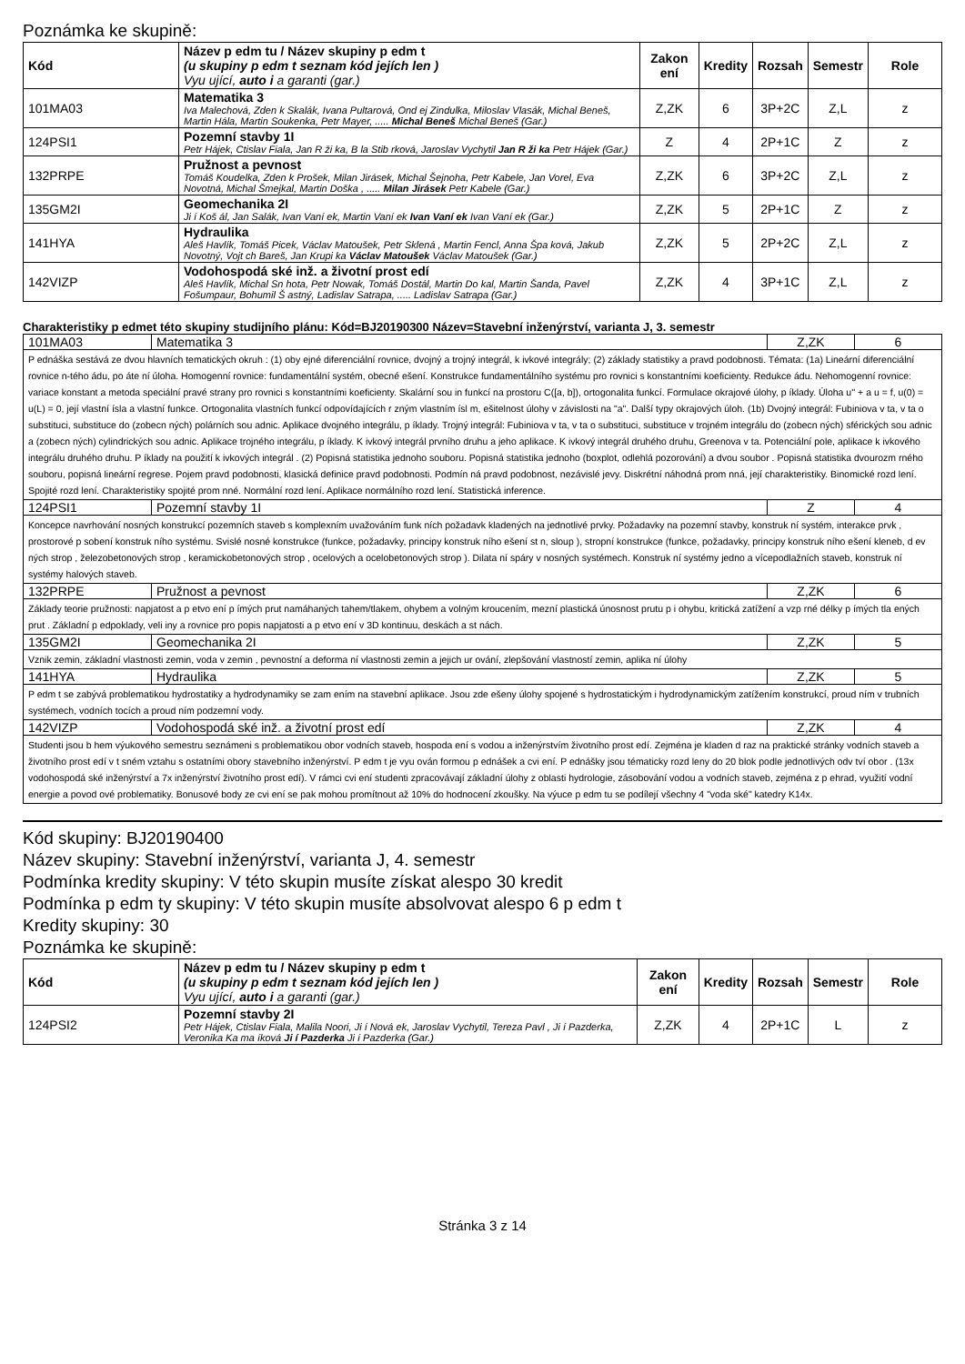Poznámka ke skupině:
| Kód | Název p edm tu / Název skupiny p edm t (u skupiny p edm t seznam kód jejích len ) Vyu ující, auto i a garanti (gar.) | Zakon ení | Kredity | Rozsah | Semestr | Role |
| --- | --- | --- | --- | --- | --- | --- |
| 101MA03 | Matematika 3 Iva Malechová, Zden k Skalák, Ivana Pultarová, Ond ej Zindulka, Miloslav Vlasák, Michal Beneš, Martin Hála, Martin Soukenka, Petr Mayer, ..... Michal Beneš Michal Beneš (Gar.) | Z,ZK | 6 | 3P+2C | Z,L | z |
| 124PSI1 | Pozemní stavby 1I Petr Hájek, Ctislav Fiala, Jan R ži ka, B la Stib rková, Jaroslav Vychytil Jan R ži ka Petr Hájek (Gar.) | Z | 4 | 2P+1C | Z | z |
| 132PRPE | Pružnost a pevnost Tomáš Koudelka, Zden k Prošek, Milan Jirásek, Michal Šejnoha, Petr Kabele, Jan Vorel, Eva Novotná, Michal Šmejkal, Martin Doška , ..... Milan Jirásek Petr Kabele (Gar.) | Z,ZK | 6 | 3P+2C | Z,L | z |
| 135GM2I | Geomechanika 2I Ji í Koš ál, Jan Salák, Ivan Vaní ek, Martin Vaní ek Ivan Vaní ek Ivan Vaní ek (Gar.) | Z,ZK | 5 | 2P+1C | Z | z |
| 141HYA | Hydraulika Aleš Havlík, Tomáš Picek, Václav Matoušek, Petr Sklená , Martin Fencl, Anna Špa ková, Jakub Novotný, Vojt ch Bareš, Jan Krupi ka Václav Matoušek Václav Matoušek (Gar.) | Z,ZK | 5 | 2P+2C | Z,L | z |
| 142VIZP | Vodohospodá ské inž. a životní prost edí Aleš Havlík, Michal Sn hota, Petr Nowak, Tomáš Dostál, Martin Do kal, Martin Šanda, Pavel Fošumpaur, Bohumil Š astný, Ladislav Satrapa, ..... Ladislav Satrapa (Gar.) | Z,ZK | 4 | 3P+1C | Z,L | z |
Charakteristiky p edmet této skupiny studijního plánu: Kód=BJ20190300 Název=Stavební inženýrství, varianta J, 3. semestr
| 101MA03 | Matematika 3 | Z,ZK | 6 |
| P ednáška sestává ze dvou hlavních tematických okruh : (1) oby ejné diferenciální rovnice, dvojný a trojný integrál, k ivkové integrály; (2) základy statistiky a pravd podobnosti. Témata: (1a) Lineární diferenciální rovnice n-tého ádu, po áte ní úloha. Homogenní rovnice: fundamentální systém, obecné ešení. Konstrukce fundamentálního systému pro rovnici s konstantními koeficienty. Redukce ádu. Nehomogenní rovnice: variace konstant a metoda speciální pravé strany pro rovnici s konstantními koeficienty. Skalární sou in funkcí na prostoru C([a, b]), ortogonalita funkcí. Formulace okrajové úlohy, p íklady. Úloha u'' + a u = f, u(0) = u(L) = 0, její vlastní ísla a vlastní funkce. Ortogonalita vlastních funkcí odpovídajících r zným vlastním ísl m, ešitelnost úlohy v závislosti na "a". Další typy okrajových úloh. (1b) Dvojný integrál: Fubiniova v ta, v ta o substituci, substituce do (zobecn ných) polárních sou adnic. Aplikace dvojného integrálu, p íklady. Trojný integrál: Fubiniova v ta, v ta o substituci, substituce v trojném integrálu do (zobecn ných) sférických sou adnic a (zobecn ných) cylindrických sou adnic. Aplikace trojného integrálu, p íklady. K ivkový integrál prvního druhu a jeho aplikace. K ivkový integrál druhého druhu, Greenova v ta. Potenciální pole, aplikace k ivkového integrálu druhého druhu. P íklady na použití k ivkových integrál . (2) Popisná statistika jednoho souboru. Popisná statistika jednoho (boxplot, odlehlá pozorování) a dvou soubor . Popisná statistika dvourozm rného souboru, popisná lineární regrese. Pojem pravd podobnosti, klasická definice pravd podobnosti. Podmín ná pravd podobnost, nezávislé jevy. Diskrétní náhodná prom nná, její charakteristiky. Binomické rozd lení. Spojité rozd lení. Charakteristiky spojité prom nné. Normální rozd lení. Aplikace normálního rozd lení. Statistická inference. | | | |
| 124PSI1 | Pozemní stavby 1I | Z | 4 |
| Koncepce navrhování nosných konstrukcí pozemních staveb s komplexním uvažováním funk ních požadavk kladených na jednotlivé prvky. Požadavky na pozemní stavby, konstruk ní systém, interakce prvk , prostorové p sobení konstruk ního systému. Svislé nosné konstrukce (funkce, požadavky, principy konstruk ního ešení st n, sloup ), stropní konstrukce (funkce, požadavky, principy konstruk ního ešení kleneb, d ev ných strop , železobetonových strop , keramickobetonových strop , ocelových a ocelobetonových strop ). Dilata ní spáry v nosných systémech. Konstruk ní systémy jedno a vícepodlažních staveb, konstruk ní systémy halových staveb. | | | |
| 132PRPE | Pružnost a pevnost | Z,ZK | 6 |
| Základy teorie pružnosti: napjatost a p etvo ení p ímých prut namáhaných tahem/tlakem, ohybem a volným kroucením, mezní plastická únosnost prutu p i ohybu, kritická zatížení a vzp rné délky p ímých tla ených prut . Základní p edpoklady, veli iny a rovnice pro popis napjatosti a p etvo ení v 3D kontinuu, deskách a st nách. | | | |
| 135GM2I | Geomechanika 2I | Z,ZK | 5 |
| Vznik zemin, základní vlastnosti zemin, voda v zemin , pevnostní a deforma ní vlastnosti zemin a jejich ur ování, zlepšování vlastností zemin, aplika ní úlohy | | | |
| 141HYA | Hydraulika | Z,ZK | 5 |
| P edm t se zabývá problematikou hydrostatiky a hydrodynamiky se zam ením na stavební aplikace. Jsou zde ešeny úlohy spojené s hydrostatickým i hydrodynamickým zatížením konstrukcí, proud ním v trubních systémech, vodních tocích a proud ním podzemní vody. | | | |
| 142VIZP | Vodohospodá ské inž. a životní prost edí | Z,ZK | 4 |
| Studenti jsou b hem výukového semestru seznámeni s problematikou obor vodních staveb, hospoda ení s vodou a inženýrstvím životního prost edí. Zejména je kladen d raz na praktické stránky vodních staveb a životního prost edí v t sném vztahu s ostatními obory stavebního inženýrství. P edm t je vyu ován formou p ednášek a cvi ení. P ednášky jsou tématicky rozd leny do 20 blok podle jednotlivých odv tví obor . (13x vodohospodá ské inženýrství a 7x inženýrství životního prost edí). V rámci cvi ení studenti zpracovávají základní úlohy z oblasti hydrologie, zásobování vodou a vodních staveb, zejména z p ehrad, využití vodní energie a povod ové problematiky. Bonusové body ze cvi ení se pak mohou promítnout až 10% do hodnocení zkoušky. Na výuce p edm tu se podílejí všechny 4 "voda ské" katedry K14x. | | | |
Kód skupiny: BJ20190400
Název skupiny: Stavební inženýrství, varianta J, 4. semestr
Podmínka kredity skupiny: V této skupin musíte získat alespo 30 kredit
Podmínka p edm ty skupiny: V této skupin musíte absolvovat alespo 6 p edm t
Kredity skupiny: 30
Poznámka ke skupině:
| Kód | Název p edm tu / Název skupiny p edm t (u skupiny p edm t seznam kód jejích len ) Vyu ující, auto i a garanti (gar.) | Zakon ení | Kredity | Rozsah | Semestr | Role |
| --- | --- | --- | --- | --- | --- | --- |
| 124PSI2 | Pozemní stavby 2I Petr Hájek, Ctislav Fiala, Malila Noori, Ji í Nová ek, Jaroslav Vychytil, Tereza Pavl , Ji í Pazderka, Veronika Ka ma íková Ji í Pazderka Ji í Pazderka (Gar.) | Z,ZK | 4 | 2P+1C | L | z |
Stránka 3 z 14